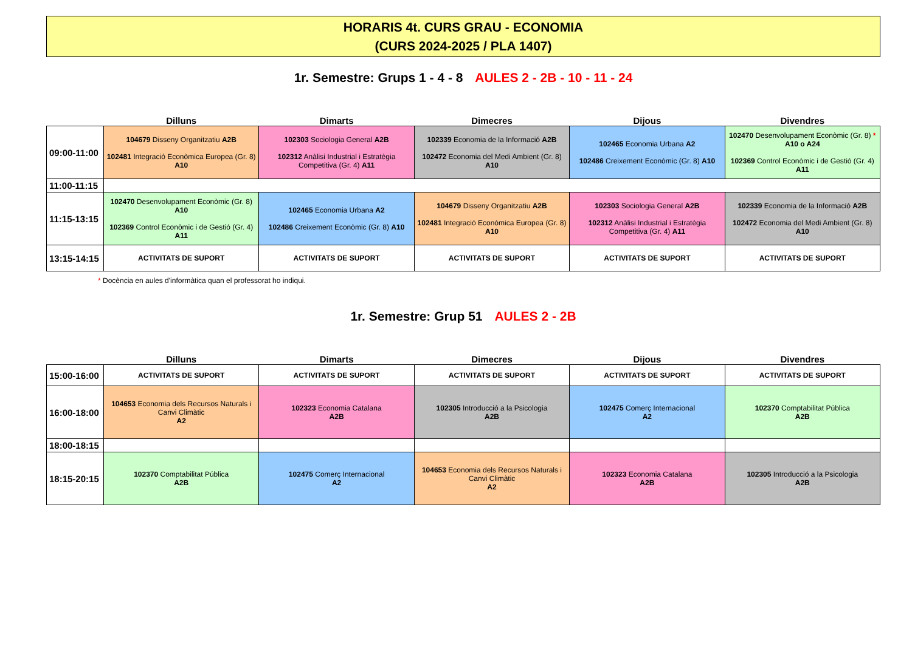HORARIS 4t. CURS GRAU - ECONOMIA
(CURS 2024-2025 / PLA 1407)
1r. Semestre: Grups 1 - 4 - 8 AULES 2 - 2B - 10 - 11 - 24
| | Dilluns | Dimarts | Dimecres | Dijous | Divendres |
| --- | --- | --- | --- | --- | --- |
| 09:00-11:00 | 104679 Disseny Organitzatiu A2B 102481 Integració Econòmica Europea (Gr. 8) A10 | 102303 Sociologia General A2B 102312 Anàlisi Industrial i Estratègia Competitiva (Gr. 4) A11 | 102339 Economia de la Informació A2B 102472 Economia del Medi Ambient (Gr. 8) A10 | 102465 Economia Urbana A2 102486 Creixement Econòmic (Gr. 8) A10 | 102470 Desenvolupament Econòmic (Gr. 8) * A10 o A24 102369 Control Econòmic i de Gestió (Gr. 4) A11 |
| 11:00-11:15 | | | | | |
| 11:15-13:15 | 102470 Desenvolupament Econòmic (Gr. 8) A10 102369 Control Econòmic i de Gestió (Gr. 4) A11 | 102465 Economia Urbana A2 102486 Creixement Econòmic (Gr. 8) A10 | 104679 Disseny Organitzatiu A2B 102481 Integració Econòmica Europea (Gr. 8) A10 | 102303 Sociologia General A2B 102312 Anàlisi Industrial i Estratègia Competitiva (Gr. 4) A11 | 102339 Economia de la Informació A2B 102472 Economia del Medi Ambient (Gr. 8) A10 |
| 13:15-14:15 | ACTIVITATS DE SUPORT | ACTIVITATS DE SUPORT | ACTIVITATS DE SUPORT | ACTIVITATS DE SUPORT | ACTIVITATS DE SUPORT |
* Docència en aules d'informàtica quan el professorat ho indiqui.
1r. Semestre: Grup 51 AULES 2 - 2B
| | Dilluns | Dimarts | Dimecres | Dijous | Divendres |
| --- | --- | --- | --- | --- | --- |
| 15:00-16:00 | ACTIVITATS DE SUPORT | ACTIVITATS DE SUPORT | ACTIVITATS DE SUPORT | ACTIVITATS DE SUPORT | ACTIVITATS DE SUPORT |
| 16:00-18:00 | 104653 Economia dels Recursos Naturals i Canvi Climàtic A2 | 102323 Economia Catalana A2B | 102305 Introducció a la Psicologia A2B | 102475 Comerç Internacional A2 | 102370 Comptabilitat Pública A2B |
| 18:00-18:15 | | | | | |
| 18:15-20:15 | 102370 Comptabilitat Pública A2B | 102475 Comerç Internacional A2 | 104653 Economia dels Recursos Naturals i Canvi Climàtic A2 | 102323 Economia Catalana A2B | 102305 Introducció a la Psicologia A2B |